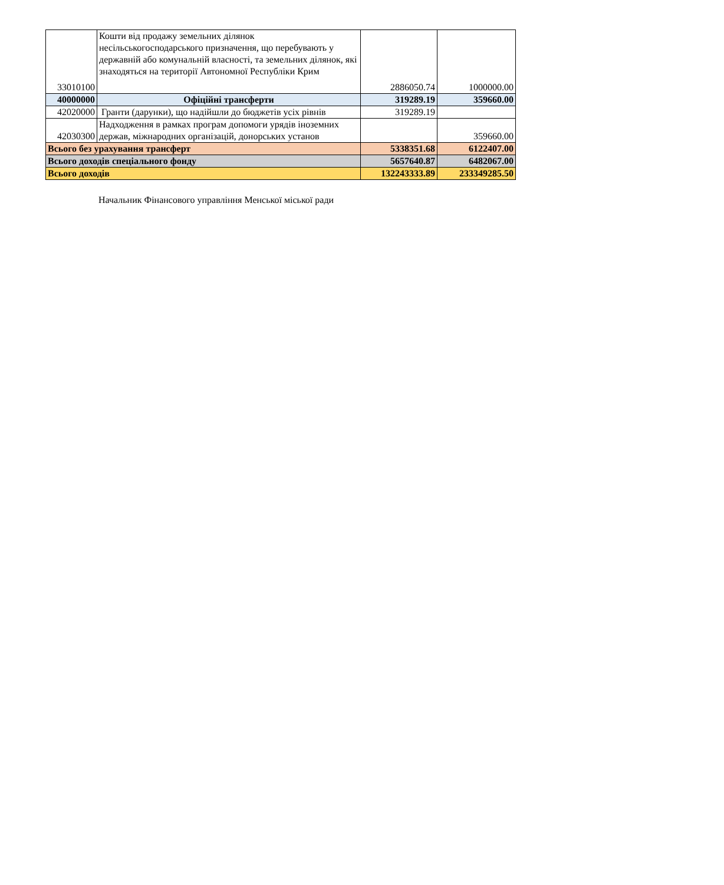| 33010100 | Кошти від продажу земельних ділянок несільськогосподарського призначення, що перебувають у державній або комунальній власності, та земельних ділянок, які знаходяться на території Автономної Республіки Крим | 2886050.74 | 1000000.00 |
| 40000000 | Офіційні трансферти | 319289.19 | 359660.00 |
| 42020000 | Гранти (дарунки), що надійшли до бюджетів усіх рівнів | 319289.19 | |
| 42030300 | Надходження в рамках програм допомоги урядів іноземних держав, міжнародних організацій, донорських установ | | 359660.00 |
| Всього без урахування трансферт | | 5338351.68 | 6122407.00 |
| Всього доходів спеціального фонду | | 5657640.87 | 6482067.00 |
| Всього доходів | | 132243333.89 | 233349285.50 |
Начальник Фінансового управління Менської міської ради